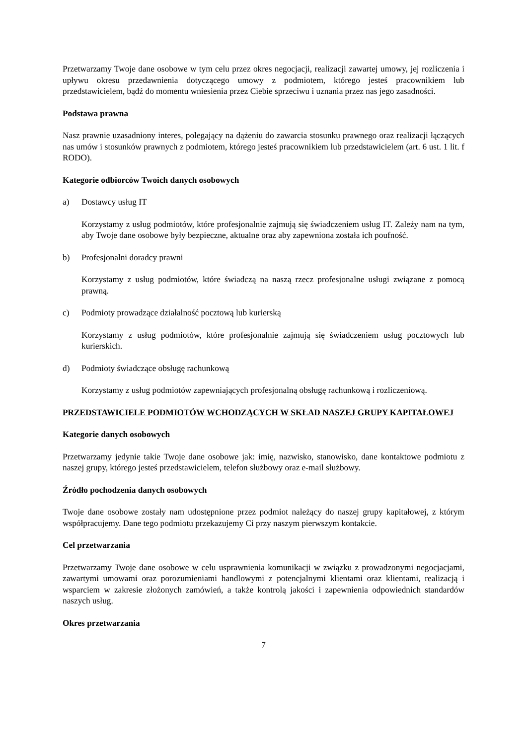Przetwarzamy Twoje dane osobowe w tym celu przez okres negocjacji, realizacji zawartej umowy, jej rozliczenia i upływu okresu przedawnienia dotyczącego umowy z podmiotem, którego jesteś pracownikiem lub przedstawicielem, bądź do momentu wniesienia przez Ciebie sprzeciwu i uznania przez nas jego zasadności.
Podstawa prawna
Nasz prawnie uzasadniony interes, polegający na dążeniu do zawarcia stosunku prawnego oraz realizacji łączących nas umów i stosunków prawnych z podmiotem, którego jesteś pracownikiem lub przedstawicielem (art. 6 ust. 1 lit. f RODO).
Kategorie odbiorców Twoich danych osobowych
a) Dostawcy usług IT
Korzystamy z usług podmiotów, które profesjonalnie zajmują się świadczeniem usług IT. Zależy nam na tym, aby Twoje dane osobowe były bezpieczne, aktualne oraz aby zapewniona została ich poufność.
b) Profesjonalni doradcy prawni
Korzystamy z usług podmiotów, które świadczą na naszą rzecz profesjonalne usługi związane z pomocą prawną.
c) Podmioty prowadzące działalność pocztową lub kurierską
Korzystamy z usług podmiotów, które profesjonalnie zajmują się świadczeniem usług pocztowych lub kurierskich.
d) Podmioty świadczące obsługę rachunkową
Korzystamy z usług podmiotów zapewniających profesjonalną obsługę rachunkową i rozliczeniową.
PRZEDSTAWICIELE PODMIOTÓW WCHODZĄCYCH W SKŁAD NASZEJ GRUPY KAPITAŁOWEJ
Kategorie danych osobowych
Przetwarzamy jedynie takie Twoje dane osobowe jak: imię, nazwisko, stanowisko, dane kontaktowe podmiotu z naszej grupy, którego jesteś przedstawicielem, telefon służbowy oraz e-mail służbowy.
Źródło pochodzenia danych osobowych
Twoje dane osobowe zostały nam udostępnione przez podmiot należący do naszej grupy kapitałowej, z którym współpracujemy. Dane tego podmiotu przekazujemy Ci przy naszym pierwszym kontakcie.
Cel przetwarzania
Przetwarzamy Twoje dane osobowe w celu usprawnienia komunikacji w związku z prowadzonymi negocjacjami, zawartymi umowami oraz porozumieniami handlowymi z potencjalnymi klientami oraz klientami, realizacją i wsparciem w zakresie złożonych zamówień, a także kontrolą jakości i zapewnienia odpowiednich standardów naszych usług.
Okres przetwarzania
7